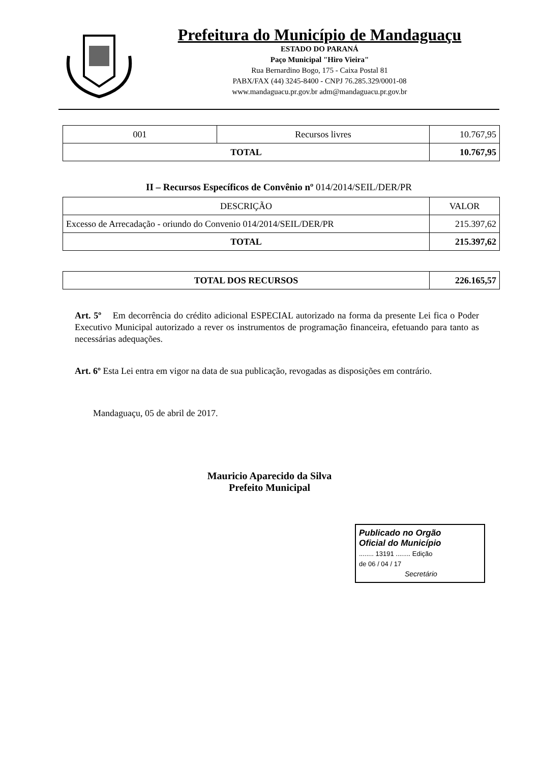Prefeitura do Município de Mandaguaçu
ESTADO DO PARANÁ
Paço Municipal "Hiro Vieira"
Rua Bernardino Bogo, 175 - Caixa Postal 81
PABX/FAX (44) 3245-8400 - CNPJ 76.285.329/0001-08
www.mandaguacu.pr.gov.br adm@mandaguacu.pr.gov.br
| 001 | Recursos livres | 10.767,95 |
| TOTAL | | 10.767,95 |
II – Recursos Específicos de Convênio nº 014/2014/SEIL/DER/PR
| DESCRIÇÃO | VALOR |
| Excesso de Arrecadação - oriundo do Convenio 014/2014/SEIL/DER/PR | 215.397,62 |
| TOTAL | 215.397,62 |
| TOTAL DOS RECURSOS | 226.165,57 |
| --- | --- |
Art. 5º Em decorrência do crédito adicional ESPECIAL autorizado na forma da presente Lei fica o Poder Executivo Municipal autorizado a rever os instrumentos de programação financeira, efetuando para tanto as necessárias adequações.
Art. 6º Esta Lei entra em vigor na data de sua publicação, revogadas as disposições em contrário.
Mandaguaçu, 05 de abril de 2017.
Mauricio Aparecido da Silva
Prefeito Municipal
Publicado no Orgão
Oficial do Município
........ 13191 ........ Edição
de 06 / 04 / 17
Secretário